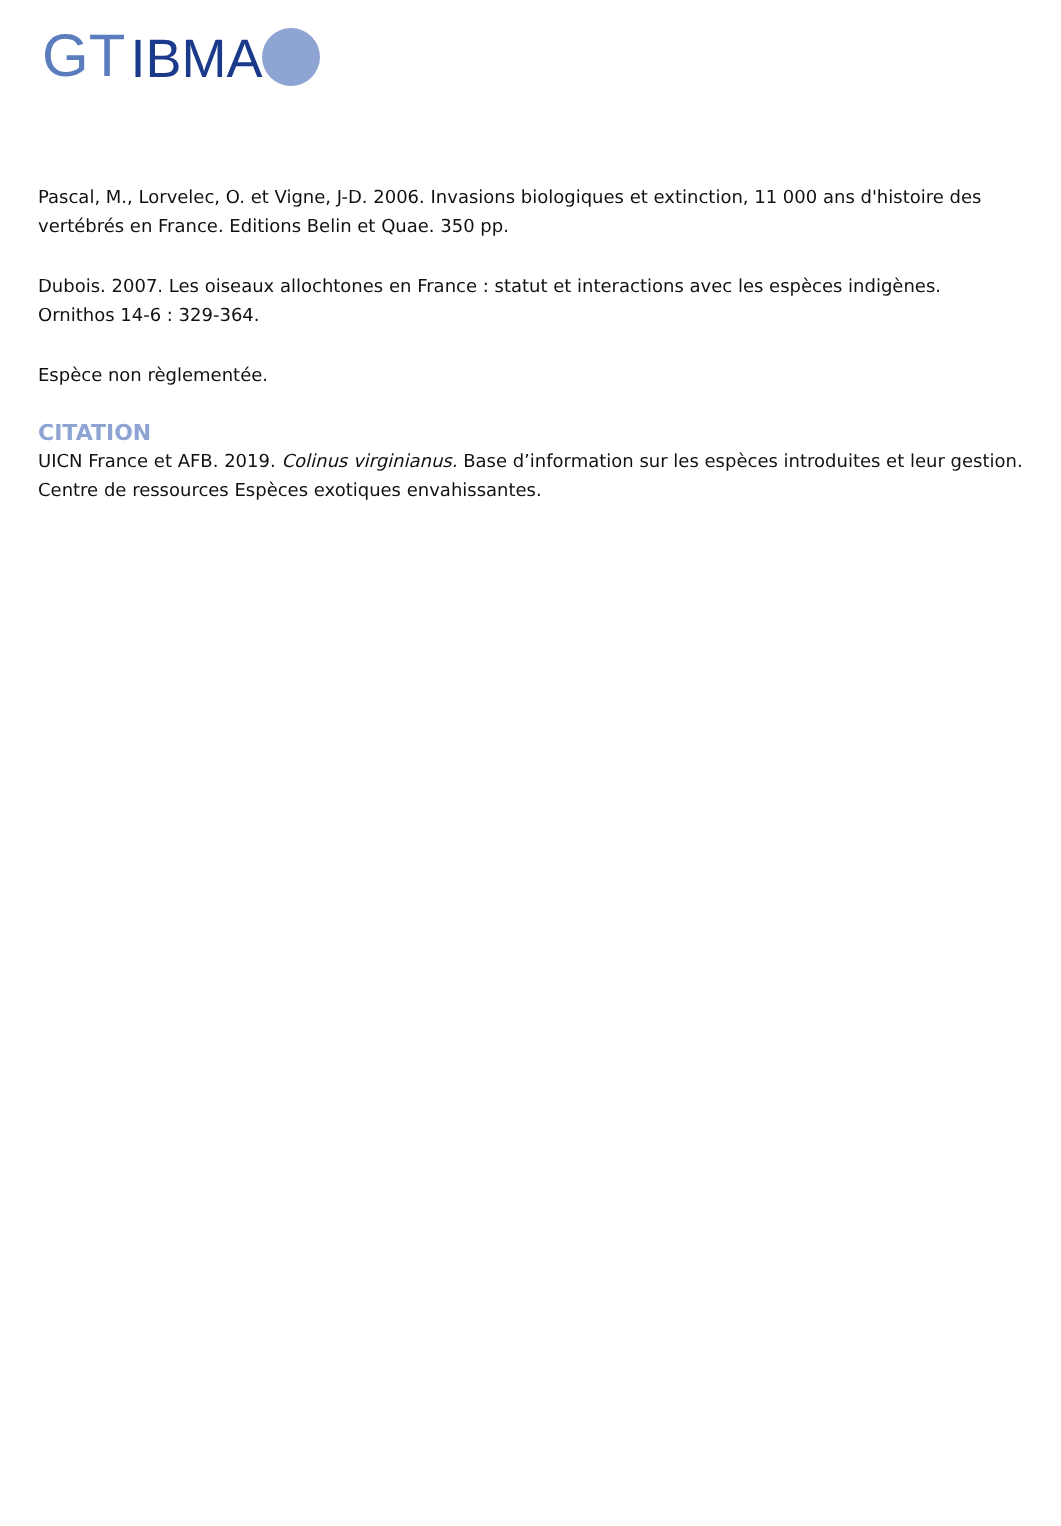GT IBMA
Pascal, M., Lorvelec, O. et Vigne, J-D. 2006. Invasions biologiques et extinction, 11 000 ans d'histoire des vertébrés en France. Editions Belin et Quae. 350 pp.
Dubois. 2007. Les oiseaux allochtones en France : statut et interactions avec les espèces indigènes. Ornithos 14-6 : 329-364.
Espèce non règlementée.
CITATION
UICN France et AFB. 2019. Colinus virginianus. Base d’information sur les espèces introduites et leur gestion. Centre de ressources Espèces exotiques envahissantes.